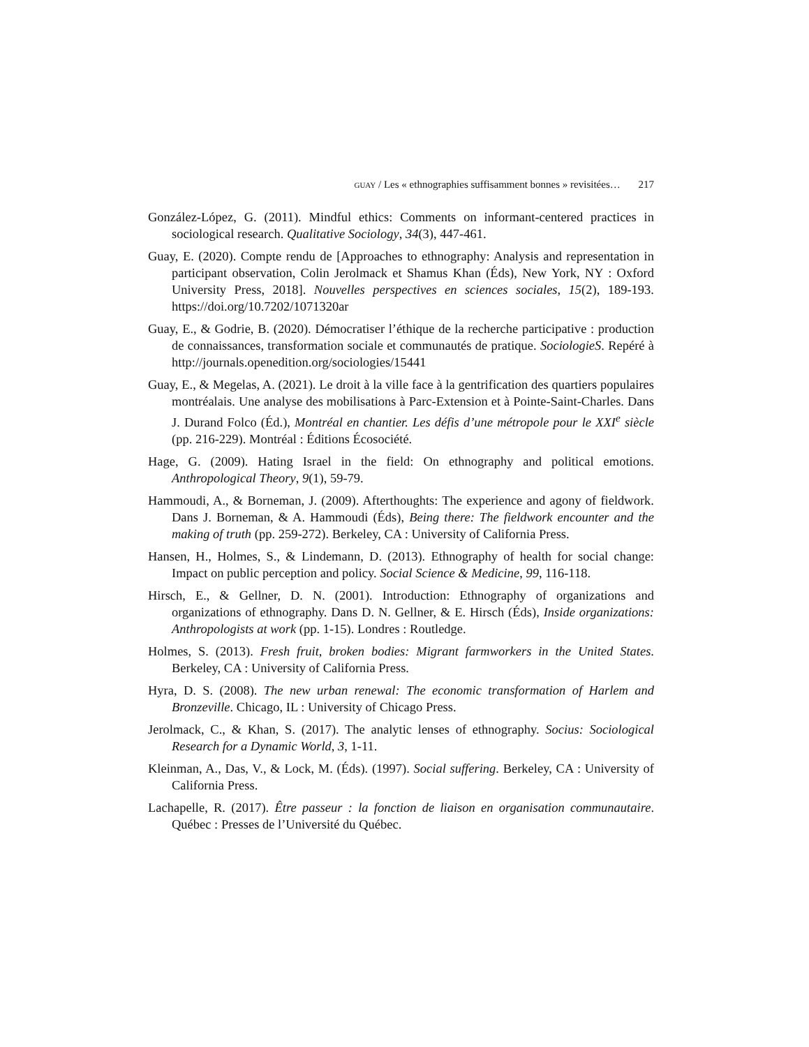GUAY / Les « ethnographies suffisamment bonnes » revisitées… 217
González-López, G. (2011). Mindful ethics: Comments on informant-centered practices in sociological research. Qualitative Sociology, 34(3), 447-461.
Guay, E. (2020). Compte rendu de [Approaches to ethnography: Analysis and representation in participant observation, Colin Jerolmack et Shamus Khan (Éds), New York, NY : Oxford University Press, 2018]. Nouvelles perspectives en sciences sociales, 15(2), 189-193. https://doi.org/10.7202/1071320ar
Guay, E., & Godrie, B. (2020). Démocratiser l’éthique de la recherche participative : production de connaissances, transformation sociale et communautés de pratique. SociologieS. Repéré à http://journals.openedition.org/sociologies/15441
Guay, E., & Megelas, A. (2021). Le droit à la ville face à la gentrification des quartiers populaires montréalais. Une analyse des mobilisations à Parc-Extension et à Pointe-Saint-Charles. Dans J. Durand Folco (Éd.), Montréal en chantier. Les défis d’une métropole pour le XXI<sup>e</sup> siècle (pp. 216-229). Montréal : Éditions Écosociété.
Hage, G. (2009). Hating Israel in the field: On ethnography and political emotions. Anthropological Theory, 9(1), 59-79.
Hammoudi, A., & Borneman, J. (2009). Afterthoughts: The experience and agony of fieldwork. Dans J. Borneman, & A. Hammoudi (Éds), Being there: The fieldwork encounter and the making of truth (pp. 259-272). Berkeley, CA : University of California Press.
Hansen, H., Holmes, S., & Lindemann, D. (2013). Ethnography of health for social change: Impact on public perception and policy. Social Science & Medicine, 99, 116-118.
Hirsch, E., & Gellner, D. N. (2001). Introduction: Ethnography of organizations and organizations of ethnography. Dans D. N. Gellner, & E. Hirsch (Éds), Inside organizations: Anthropologists at work (pp. 1-15). Londres : Routledge.
Holmes, S. (2013). Fresh fruit, broken bodies: Migrant farmworkers in the United States. Berkeley, CA : University of California Press.
Hyra, D. S. (2008). The new urban renewal: The economic transformation of Harlem and Bronzeville. Chicago, IL : University of Chicago Press.
Jerolmack, C., & Khan, S. (2017). The analytic lenses of ethnography. Socius: Sociological Research for a Dynamic World, 3, 1-11.
Kleinman, A., Das, V., & Lock, M. (Éds). (1997). Social suffering. Berkeley, CA : University of California Press.
Lachapelle, R. (2017). Être passeur : la fonction de liaison en organisation communautaire. Québec : Presses de l’Université du Québec.